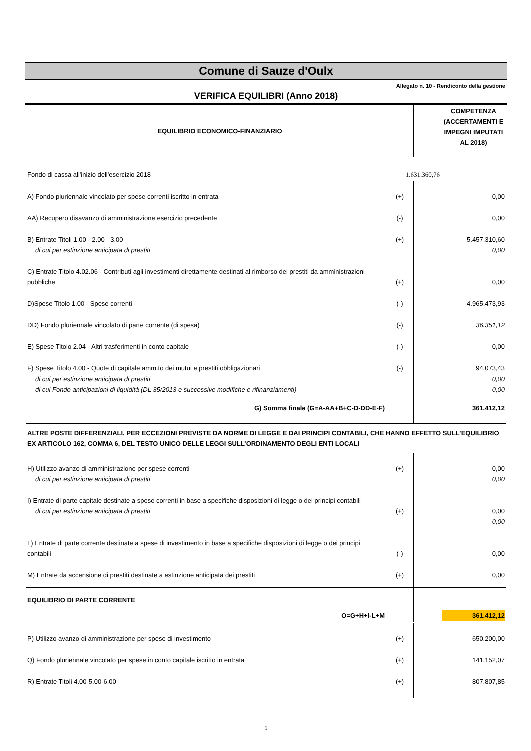Comune di Sauze d'Oulx
Allegato n. 10 - Rendiconto della gestione
VERIFICA EQUILIBRI (Anno 2018)
| EQUILIBRIO ECONOMICO-FINANZIARIO | | | COMPETENZA (ACCERTAMENTI E IMPEGNI IMPUTATI AL 2018) |
| Fondo di cassa all'inizio dell'esercizio 2018 | 1.631.360,76 | | |
| A) Fondo pluriennale vincolato per spese correnti iscritto in entrata | (+) | | 0,00 |
| AA) Recupero disavanzo di amministrazione esercizio precedente | (-) | | 0,00 |
| B) Entrate Titoli 1.00 - 2.00 - 3.00 di cui per estinzione anticipata di prestiti | (+) | | 5.457.310,60 0,00 |
| C) Entrate Titolo 4.02.06 - Contributi agli investimenti direttamente destinati al rimborso dei prestiti da amministrazioni pubbliche | (+) | | 0,00 |
| D)Spese Titolo 1.00 - Spese correnti | (-) | | 4.965.473,93 |
| DD) Fondo pluriennale vincolato di parte corrente (di spesa) | (-) | | 36.351,12 |
| E) Spese Titolo 2.04 - Altri trasferimenti in conto capitale | (-) | | 0,00 |
| F) Spese Titolo 4.00 - Quote di capitale amm.to dei mutui e prestiti obbligazionari di cui per estinzione anticipata di prestiti di cui Fondo anticipazioni di liquidità (DL 35/2013 e successive modifiche e rifinanziamenti) | (-) | | 94.073,43 0,00 0,00 |
| G) Somma finale (G=A-AA+B+C-D-DD-E-F) | | | 361.412,12 |
| ALTRE POSTE DIFFERENZIALI, PER ECCEZIONI PREVISTE DA NORME DI LEGGE E DAI PRINCIPI CONTABILI, CHE HANNO EFFETTO SULL’EQUILIBRIO EX ARTICOLO 162, COMMA 6, DEL TESTO UNICO DELLE LEGGI SULL’ORDINAMENTO DEGLI ENTI LOCALI | | | |
| H) Utilizzo avanzo di amministrazione per spese correnti di cui per estinzione anticipata di prestiti | (+) | | 0,00 0,00 |
| I) Entrate di parte capitale destinate a spese correnti in base a specifiche disposizioni di legge o dei principi contabili di cui per estinzione anticipata di prestiti | (+) | | 0,00 0,00 |
| L) Entrate di parte corrente destinate a spese di investimento in base a specifiche disposizioni di legge o dei principi contabili | (-) | | 0,00 |
| M) Entrate da accensione di prestiti destinate a estinzione anticipata dei prestiti | (+) | | 0,00 |
| EQUILIBRIO DI PARTE CORRENTE O=G+H+I-L+M | | | 361.412,12 |
| P) Utilizzo avanzo di amministrazione per spese di investimento | (+) | | 650.200,00 |
| Q) Fondo pluriennale vincolato per spese in conto capitale iscritto in entrata | (+) | | 141.152,07 |
| R) Entrate Titoli 4.00-5.00-6.00 | (+) | | 807.807,85 |
1